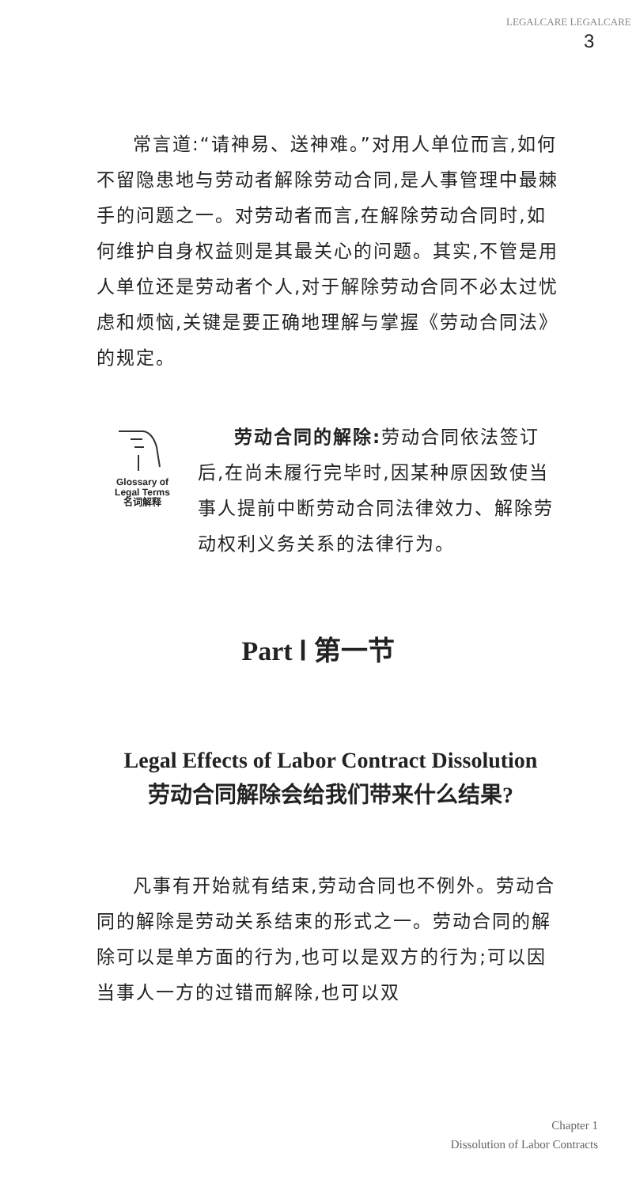LEGALCARE LEGALCARE
3
常言道:“请神易、送神难。”对用人单位而言,如何不留隐患地与劳动者解除劳动合同,是人事管理中最棘手的问题之一。对劳动者而言,在解除劳动合同时,如何维护自身权益则是其最关心的问题。其实,不管是用人单位还是劳动者个人,对于解除劳动合同不必太过忧虑和烦恼,关键是要正确地理解与掌握《劳动合同法》的规定。
Glossary of
Legal Terms
名词解释
劳动合同的解除: 劳动合同依法签订后,在尚未履行完毕时,因某种原因致使当事人提前中断劳动合同法律效力、解除劳动权利义务关系的法律行为。
Part Ⅰ 第一节
Legal Effects of Labor Contract Dissolution
劳动合同解除会给我们带来什么结果?
凡事有开始就有结束,劳动合同也不例外。劳动合同的解除是劳动关系结束的形式之一。劳动合同的解除可以是单方面的行为,也可以是双方的行为;可以因当事人一方的过错而解除,也可以双
Chapter 1
Dissolution of Labor Contracts